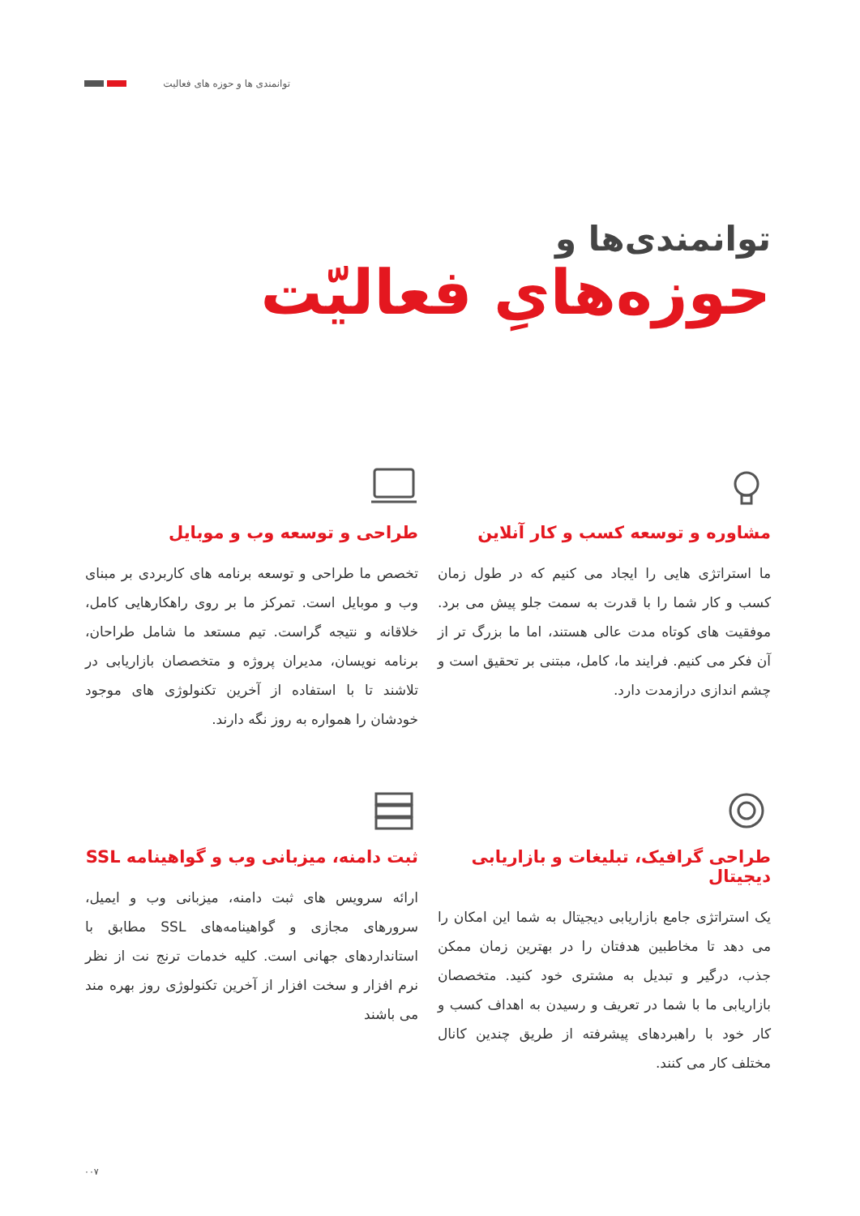توانمندی ها و حوزه های فعالیت
توانمندی‌ها و
حوزه‌هایِ فعالیّت
مشاوره و توسعه کسب و کار آنلاین
ما استراتژی هایی را ایجاد می کنیم که در طول زمان کسب و کار شما را با قدرت به سمت جلو پیش می برد. موفقیت های کوتاه مدت عالی هستند، اما ما بزرگ تر از آن فکر می کنیم. فرایند ما، کامل، مبتنی بر تحقیق است و چشم اندازی درازمدت دارد.
طراحی و توسعه وب و موبایل
تخصص ما طراحی و توسعه برنامه های کاربردی بر مبنای وب و موبایل است. تمرکز ما بر روی راهکارهایی کامل، خلاقانه و نتیجه گراست. تیم مستعد ما شامل طراحان، برنامه نویسان، مدیران پروژه و متخصصان بازاریابی در تلاشند تا با استفاده از آخرین تکنولوژی های موجود خودشان را همواره به روز نگه دارند.
طراحی گرافیک، تبلیغات و بازاریابی دیجیتال
یک استراتژی جامع بازاریابی دیجیتال به شما این امکان را می دهد تا مخاطبین هدفتان را در بهترین زمان ممکن جذب، درگیر و تبدیل به مشتری خود کنید. متخصصان بازاریابی ما با شما در تعریف و رسیدن به اهداف کسب و کار خود با راهبردهای پیشرفته از طریق چندین کانال مختلف کار می کنند.
ثبت دامنه، میزبانی وب و گواهینامه SSL
ارائه سرویس های ثبت دامنه، میزبانی وب و ایمیل، سرورهای مجازی و گواهینامه‌های SSL مطابق با استانداردهای جهانی است. کلیه خدمات ترنج نت از نظر نرم افزار و سخت افزار از آخرین تکنولوژی روز بهره مند می باشند
۰۰۷